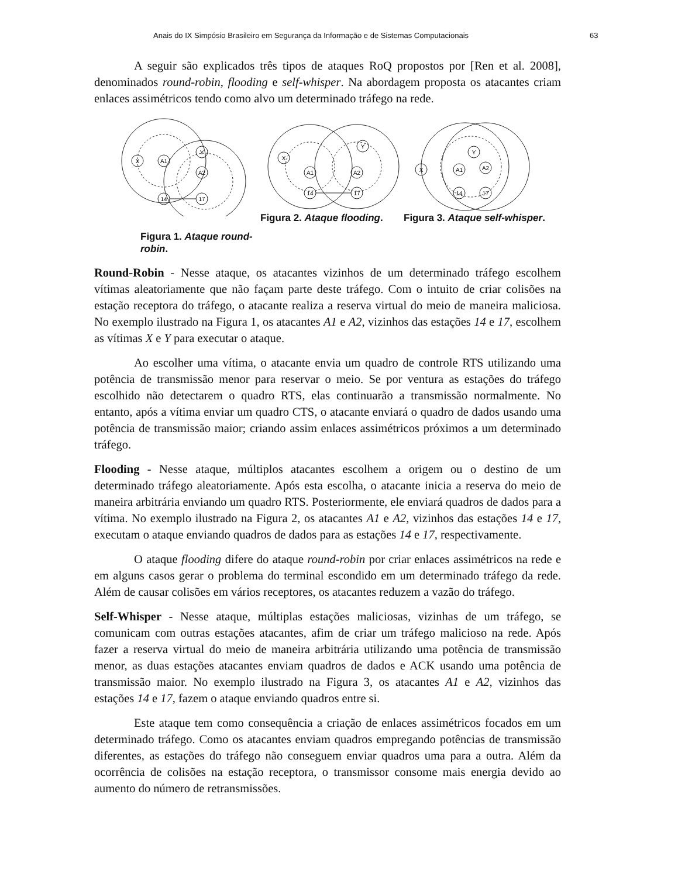Anais do IX Simpósio Brasileiro em Segurança da Informação e de Sistemas Computacionais 63
A seguir são explicados três tipos de ataques RoQ propostos por [Ren et al. 2008], denominados round-robin, flooding e self-whisper. Na abordagem proposta os atacantes criam enlaces assimétricos tendo como alvo um determinado tráfego na rede.
X
A1
Y
A2
14
17
Figura 1. Ataque round-robin.
X
A1
Y
A2
14
17
Figura 2. Ataque flooding.
X
A1
Y
A2
14
17
Figura 3. Ataque self-whisper.
Round-Robin - Nesse ataque, os atacantes vizinhos de um determinado tráfego escolhem vítimas aleatoriamente que não façam parte deste tráfego. Com o intuito de criar colisões na estação receptora do tráfego, o atacante realiza a reserva virtual do meio de maneira maliciosa. No exemplo ilustrado na Figura 1, os atacantes A1 e A2, vizinhos das estações 14 e 17, escolhem as vítimas X e Y para executar o ataque.
Ao escolher uma vítima, o atacante envia um quadro de controle RTS utilizando uma potência de transmissão menor para reservar o meio. Se por ventura as estações do tráfego escolhido não detectarem o quadro RTS, elas continuarão a transmissão normalmente. No entanto, após a vítima enviar um quadro CTS, o atacante enviará o quadro de dados usando uma potência de transmissão maior; criando assim enlaces assimétricos próximos a um determinado tráfego.
Flooding - Nesse ataque, múltiplos atacantes escolhem a origem ou o destino de um determinado tráfego aleatoriamente. Após esta escolha, o atacante inicia a reserva do meio de maneira arbitrária enviando um quadro RTS. Posteriormente, ele enviará quadros de dados para a vítima. No exemplo ilustrado na Figura 2, os atacantes A1 e A2, vizinhos das estações 14 e 17, executam o ataque enviando quadros de dados para as estações 14 e 17, respectivamente.
O ataque flooding difere do ataque round-robin por criar enlaces assimétricos na rede e em alguns casos gerar o problema do terminal escondido em um determinado tráfego da rede. Além de causar colisões em vários receptores, os atacantes reduzem a vazão do tráfego.
Self-Whisper - Nesse ataque, múltiplas estações maliciosas, vizinhas de um tráfego, se comunicam com outras estações atacantes, afim de criar um tráfego malicioso na rede. Após fazer a reserva virtual do meio de maneira arbitrária utilizando uma potência de transmissão menor, as duas estações atacantes enviam quadros de dados e ACK usando uma potência de transmissão maior. No exemplo ilustrado na Figura 3, os atacantes A1 e A2, vizinhos das estações 14 e 17, fazem o ataque enviando quadros entre si.
Este ataque tem como consequência a criação de enlaces assimétricos focados em um determinado tráfego. Como os atacantes enviam quadros empregando potências de transmissão diferentes, as estações do tráfego não conseguem enviar quadros uma para a outra. Além da ocorrência de colisões na estação receptora, o transmissor consome mais energia devido ao aumento do número de retransmissões.